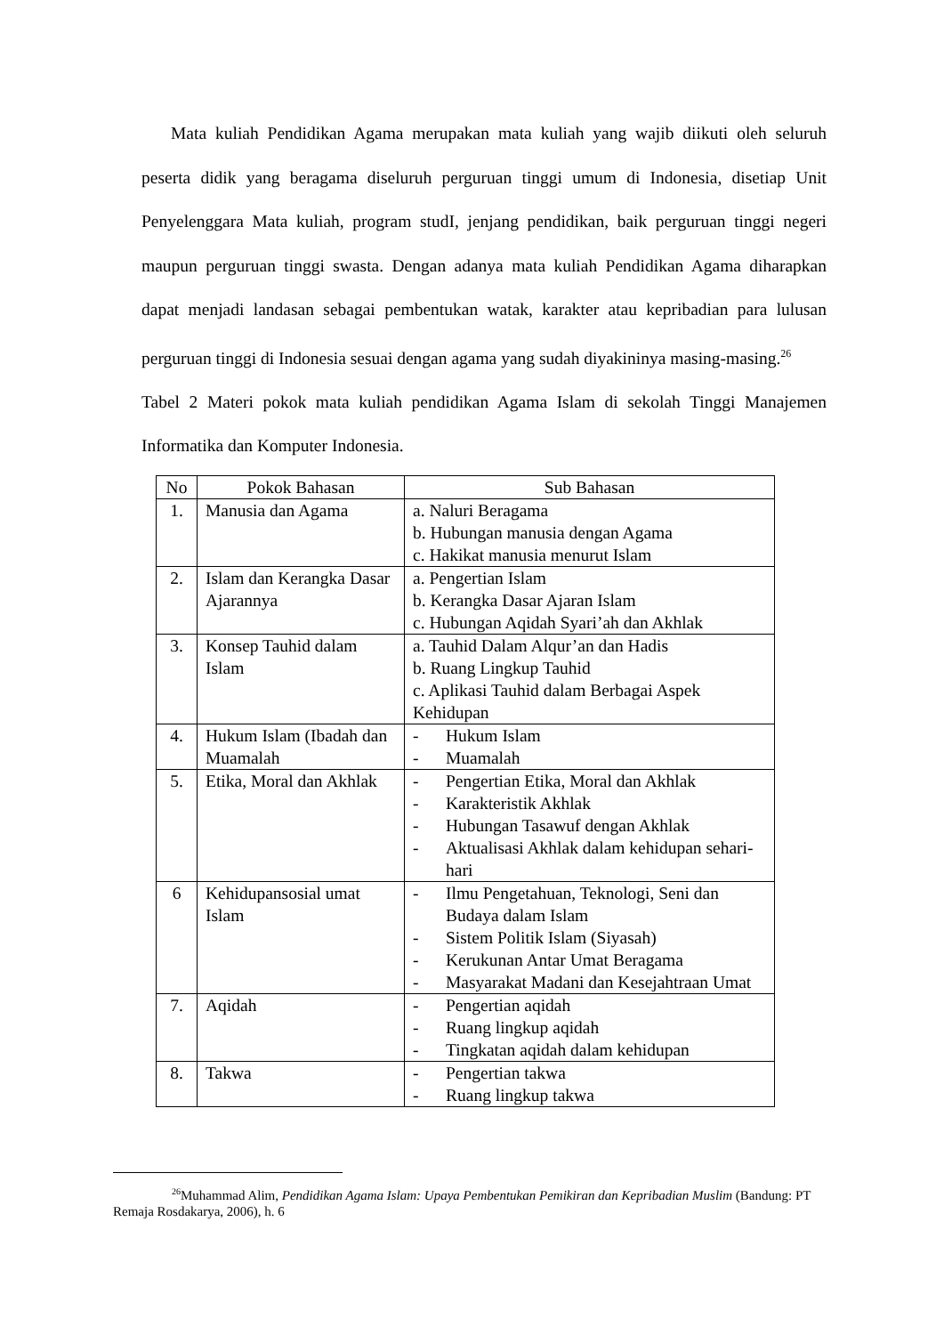Mata kuliah Pendidikan Agama merupakan mata kuliah yang wajib diikuti oleh seluruh peserta didik yang beragama diseluruh perguruan tinggi umum di Indonesia, disetiap Unit Penyelenggara Mata kuliah, program studI, jenjang pendidikan, baik perguruan tinggi negeri maupun perguruan tinggi swasta. Dengan adanya mata kuliah Pendidikan Agama diharapkan dapat menjadi landasan sebagai pembentukan watak, karakter atau kepribadian para lulusan perguruan tinggi di Indonesia sesuai dengan agama yang sudah diyakininya masing-masing.<sup>26</sup>
Tabel 2 Materi pokok mata kuliah pendidikan Agama Islam di sekolah Tinggi Manajemen Informatika dan Komputer Indonesia.
| No | Pokok Bahasan | Sub Bahasan |
| --- | --- | --- |
| 1. | Manusia dan Agama | a. Naluri Beragama b. Hubungan manusia dengan Agama c. Hakikat manusia menurut Islam |
| 2. | Islam dan Kerangka Dasar Ajarannya | a. Pengertian Islam b. Kerangka Dasar Ajaran Islam c. Hubungan Aqidah Syari’ah dan Akhlak |
| 3. | Konsep Tauhid dalam Islam | a. Tauhid Dalam Alqur’an dan Hadis b. Ruang Lingkup Tauhid c. Aplikasi Tauhid dalam Berbagai Aspek Kehidupan |
| 4. | Hukum Islam (Ibadah dan Muamalah | - Hukum Islam - Muamalah |
| 5. | Etika, Moral dan Akhlak | - Pengertian Etika, Moral dan Akhlak - Karakteristik Akhlak - Hubungan Tasawuf dengan Akhlak - Aktualisasi Akhlak dalam kehidupan sehari-hari |
| 6 | Kehidupansosial umat Islam | - Ilmu Pengetahuan, Teknologi, Seni dan Budaya dalam Islam - Sistem Politik Islam (Siyasah) - Kerukunan Antar Umat Beragama - Masyarakat Madani dan Kesejahtraan Umat |
| 7. | Aqidah | - Pengertian aqidah - Ruang lingkup aqidah - Tingkatan aqidah dalam kehidupan |
| 8. | Takwa | - Pengertian takwa - Ruang lingkup takwa |
<sup>26</sup> Muhammad Alim, Pendidikan Agama Islam: Upaya Pembentukan Pemikiran dan Kepribadian Muslim (Bandung: PT Remaja Rosdakarya, 2006), h. 6